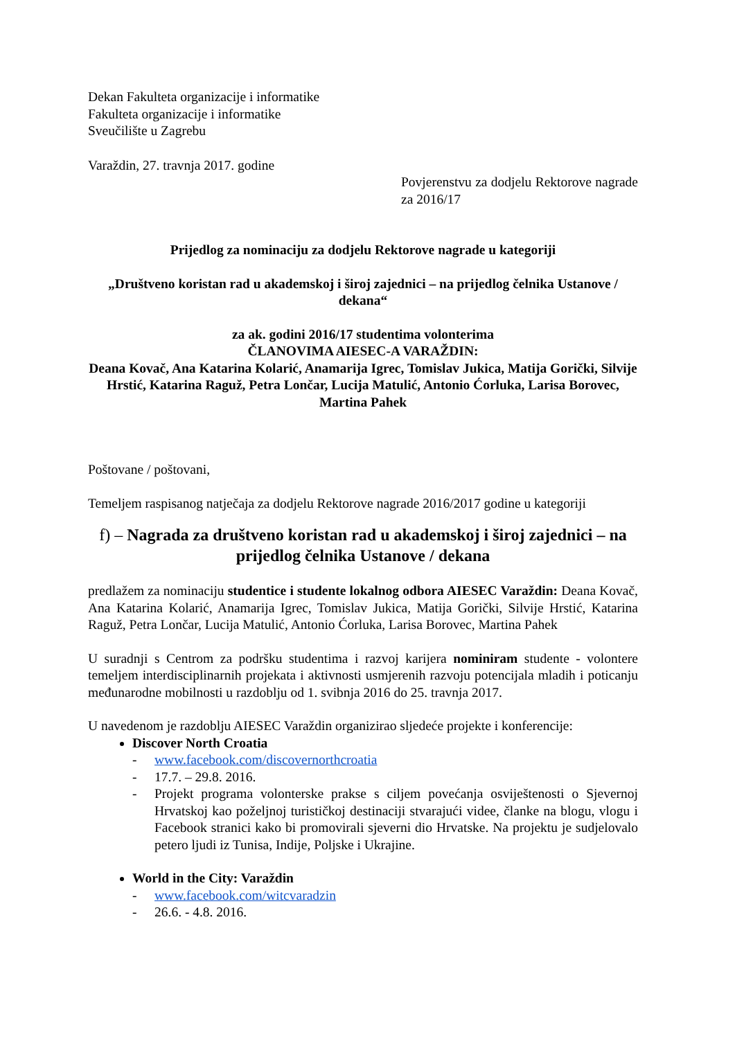Dekan Fakulteta organizacije i informatike
Fakulteta organizacije i informatike
Sveučilište u Zagrebu
Varaždin, 27. travnja 2017. godine
Povjerenstvu za dodjelu Rektorove nagrade za 2016/17
Prijedlog za nominaciju za dodjelu Rektorove nagrade u kategoriji
„Društveno koristan rad u akademskoj i široj zajednici – na prijedlog čelnika Ustanove / dekana“
za ak. godini 2016/17 studentima volonterima
ČLANOVIMA AIESEC-A VARAŽDIN:
Deana Kovač, Ana Katarina Kolarić, Anamarija Igrec, Tomislav Jukica, Matija Gorički, Silvije Hrstić, Katarina Raguž, Petra Lončar, Lucija Matulić, Antonio Ćorluka, Larisa Borovec, Martina Pahek
Poštovane / poštovani,
Temeljem raspisanog natječaja za dodjelu Rektorove nagrade 2016/2017 godine u kategoriji
f) – Nagrada za društveno koristan rad u akademskoj i široj zajednici – na prijedlog čelnika Ustanove / dekana
predlažem za nominaciju studentice i studente lokalnog odbora AIESEC Varaždin: Deana Kovač, Ana Katarina Kolarić, Anamarija Igrec, Tomislav Jukica, Matija Gorički, Silvije Hrstić, Katarina Raguž, Petra Lončar, Lucija Matulić, Antonio Ćorluka, Larisa Borovec, Martina Pahek
U suradnji s Centrom za podršku studentima i razvoj karijera nominiram studente - volontere temeljem interdisciplinarnih projekata i aktivnosti usmjerenih razvoju potencijala mladih i poticanju međunarodne mobilnosti u razdoblju od 1. svibnja 2016 do 25. travnja 2017.
U navedenom je razdoblju AIESEC Varaždin organizirao sljedeće projekte i konferencije:
Discover North Croatia
- www.facebook.com/discovernorthcroatia
- 17.7. – 29.8. 2016.
- Projekt programa volonterske prakse s ciljem povećanja osviještenosti o Sjevernoj Hrvatskoj kao poželjnoj turističkoj destinaciji stvarajući videe, članke na blogu, vlogu i Facebook stranici kako bi promovirali sjeverni dio Hrvatske. Na projektu je sudjelovalo petero ljudi iz Tunisa, Indije, Poljske i Ukrajine.
World in the City: Varaždin
- www.facebook.com/witcvaradzin
- 26.6. - 4.8. 2016.